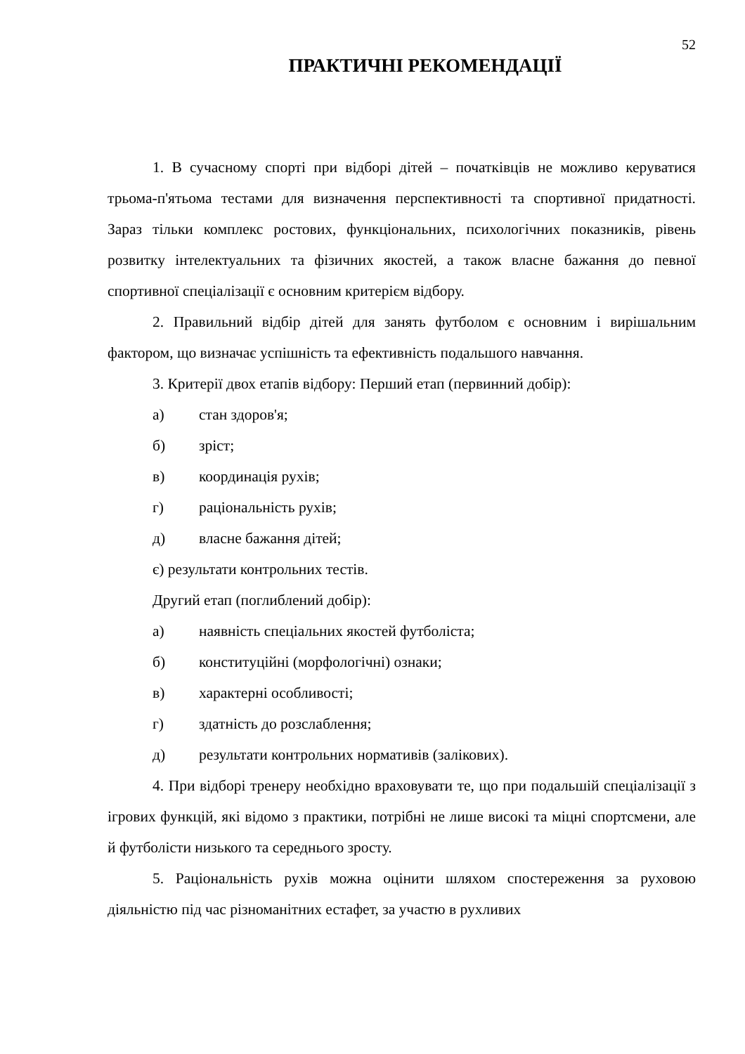52
ПРАКТИЧНІ РЕКОМЕНДАЦІЇ
1. В сучасному спорті при відборі дітей – початківців не можливо керуватися трьома-п'ятьома тестами для визначення перспективності та спортивної придатності. Зараз тільки комплекс ростових, функціональних, психологічних показників, рівень розвитку інтелектуальних та фізичних якостей, а також власне бажання до певної спортивної спеціалізації є основним критерієм відбору.
2. Правильний відбір дітей для занять футболом є основним і вирішальним фактором, що визначає успішність та ефективність подальшого навчання.
3. Критерії двох етапів відбору: Перший етап (первинний добір):
а) стан здоров'я;
б) зріст;
в) координація рухів;
г) раціональність рухів;
д) власне бажання дітей;
є) результати контрольних тестів.
Другий етап (поглиблений добір):
а) наявність спеціальних якостей футболіста;
б) конституційні (морфологічні) ознаки;
в) характерні особливості;
г) здатність до розслаблення;
д) результати контрольних нормативів (залікових).
4. При відборі тренеру необхідно враховувати те, що при подальшій спеціалізації з ігрових функцій, які відомо з практики, потрібні не лише високі та міцні спортсмени, але й футболісти низького та середнього зросту.
5. Раціональність рухів можна оцінити шляхом спостереження за руховою діяльністю під час різноманітних естафет, за участю в рухливих